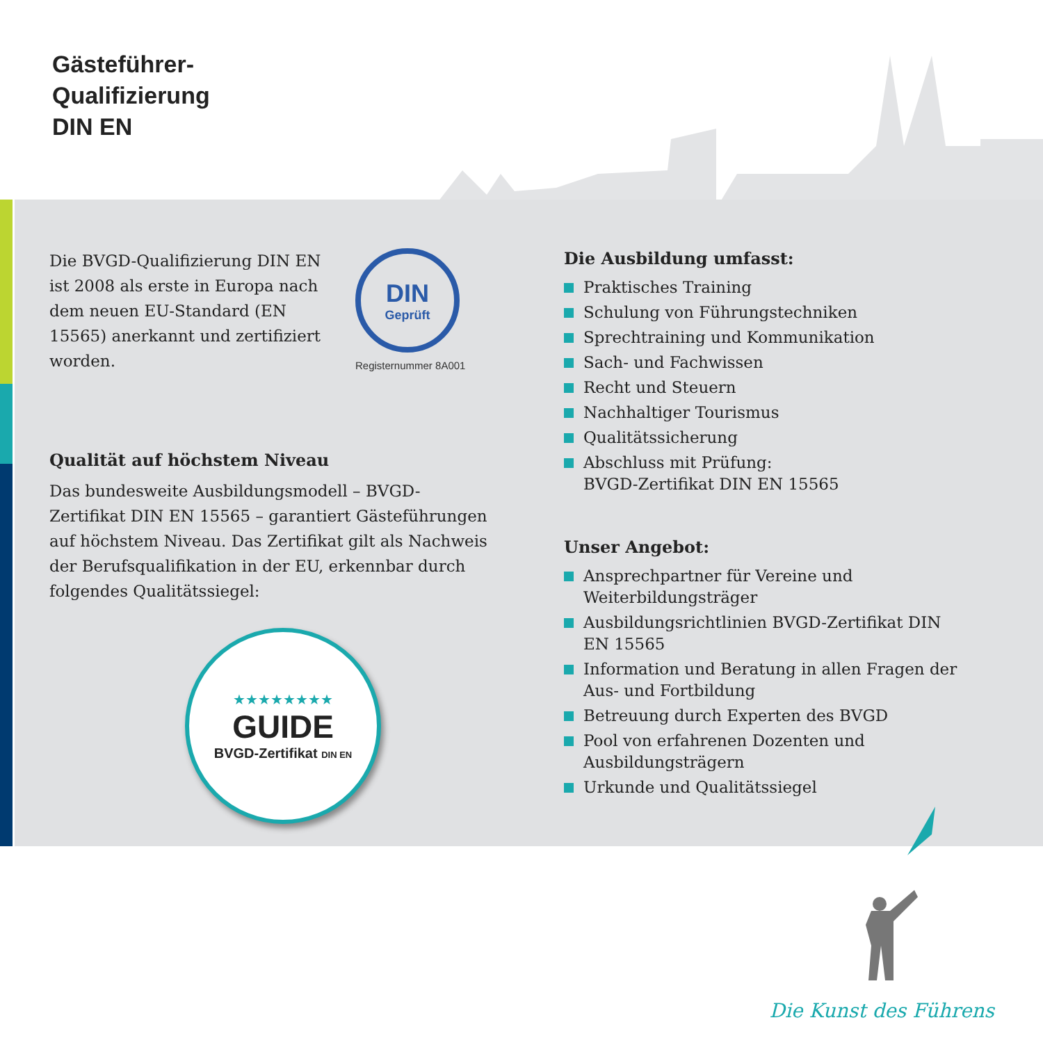Gästeführer-
Qualifizierung
DIN EN
Die BVGD-Qualifizierung DIN EN ist 2008 als erste in Europa nach dem neuen EU-Standard (EN 15565) anerkannt und zertifiziert worden.
DIN
Geprüft
Registernummer 8A001
TOURIST GUIDE TRAINING
Qualität auf höchstem Niveau
Das bundesweite Ausbildungsmodell – BVGD-Zertifikat DIN EN 15565 – garantiert Gästeführungen auf höchstem Niveau. Das Zertifikat gilt als Nachweis der Berufsqualifikation in der EU, erkennbar durch folgendes Qualitätssiegel:
★★★★★★★★
GUIDE
BVGD-Zertifikat DIN EN
Die Ausbildung umfasst:
Praktisches Training
Schulung von Führungstechniken
Sprechtraining und Kommunikation
Sach- und Fachwissen
Recht und Steuern
Nachhaltiger Tourismus
Qualitätssicherung
Abschluss mit Prüfung:
BVGD-Zertifikat DIN EN 15565
Unser Angebot:
Ansprechpartner für Vereine und Weiterbildungsträger
Ausbildungsrichtlinien BVGD-Zertifikat DIN EN 15565
Information und Beratung in allen Fragen der Aus- und Fortbildung
Betreuung durch Experten des BVGD
Pool von erfahrenen Dozenten und Ausbildungsträgern
Urkunde und Qualitätssiegel
Die Kunst des Führens